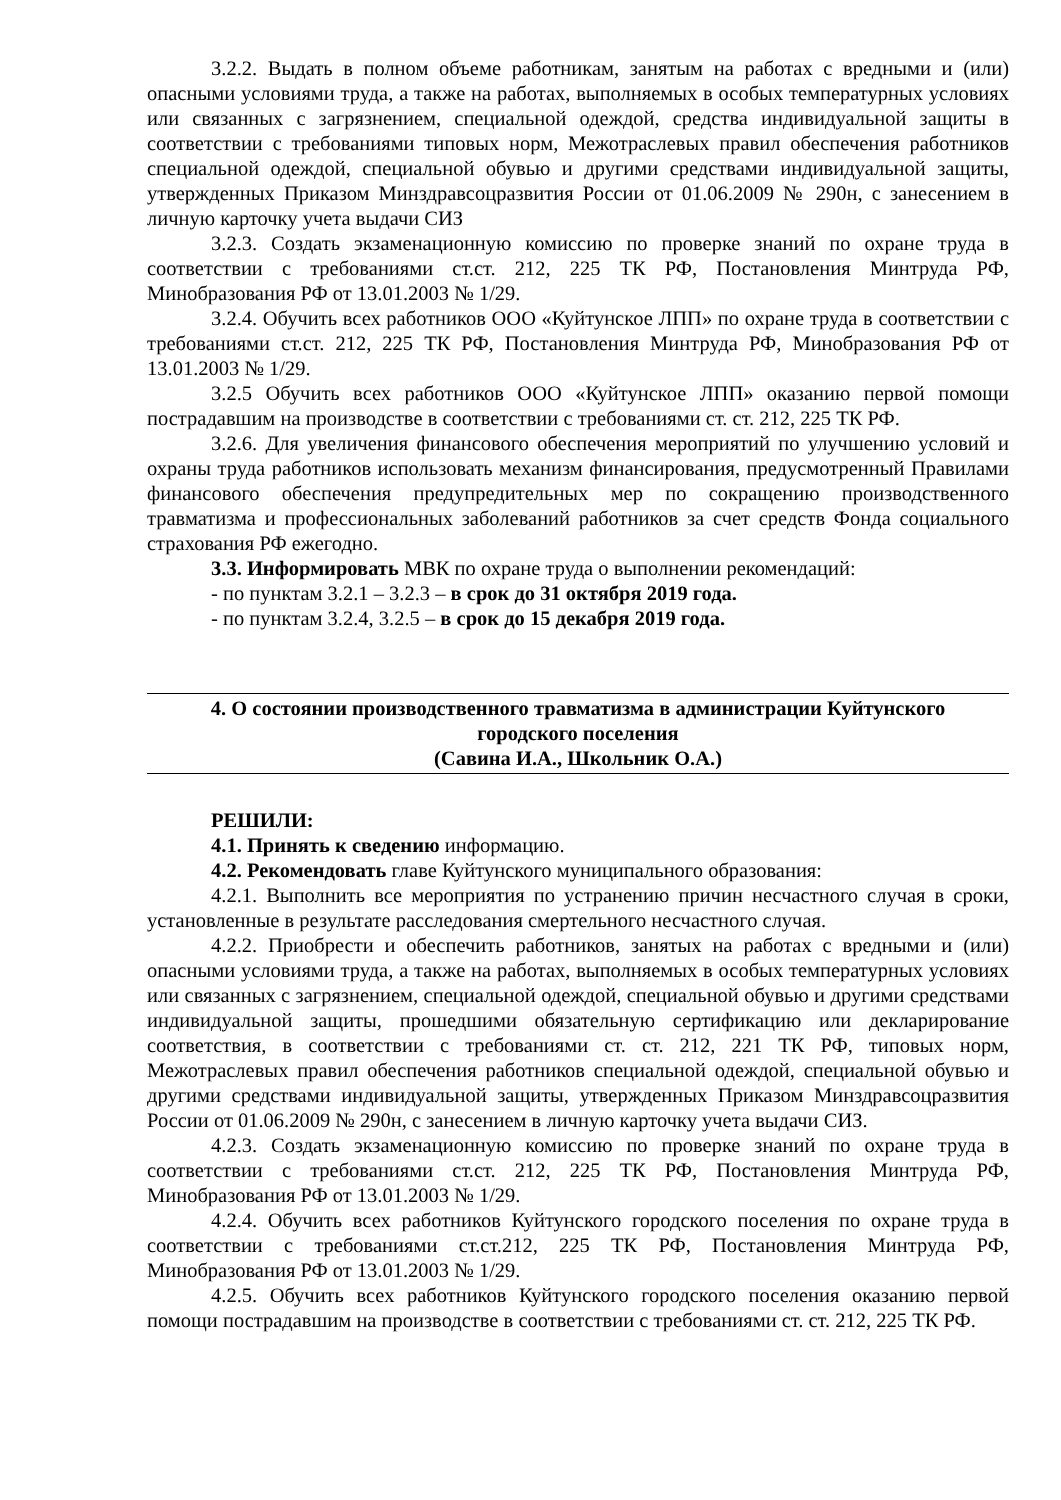3.2.2. Выдать в полном объеме работникам, занятым на работах с вредными и (или) опасными условиями труда, а также на работах, выполняемых в особых температурных условиях или связанных с загрязнением, специальной одеждой, средства индивидуальной защиты в соответствии с требованиями типовых норм, Межотраслевых правил обеспечения работников специальной одеждой, специальной обувью и другими средствами индивидуальной защиты, утвержденных Приказом Минздравсоцразвития России от 01.06.2009 № 290н, с занесением в личную карточку учета выдачи СИЗ
3.2.3. Создать экзаменационную комиссию по проверке знаний по охране труда в соответствии с требованиями ст.ст. 212, 225 ТК РФ, Постановления Минтруда РФ, Минобразования РФ от 13.01.2003 № 1/29.
3.2.4. Обучить всех работников ООО «Куйтунское ЛПП» по охране труда в соответствии с требованиями ст.ст. 212, 225 ТК РФ, Постановления Минтруда РФ, Минобразования РФ от 13.01.2003 № 1/29.
3.2.5 Обучить всех работников ООО «Куйтунское ЛПП» оказанию первой помощи пострадавшим на производстве в соответствии с требованиями ст. ст. 212, 225 ТК РФ.
3.2.6. Для увеличения финансового обеспечения мероприятий по улучшению условий и охраны труда работников использовать механизм финансирования, предусмотренный Правилами финансового обеспечения предупредительных мер по сокращению производственного травматизма и профессиональных заболеваний работников за счет средств Фонда социального страхования РФ ежегодно.
3.3. Информировать МВК по охране труда о выполнении рекомендаций:
- по пунктам 3.2.1 – 3.2.3 – в срок до 31 октября 2019 года.
- по пунктам 3.2.4, 3.2.5 – в срок до 15 декабря 2019 года.
4. О состоянии производственного травматизма в администрации Куйтунского
городского поселения
(Савина И.А., Школьник О.А.)
РЕШИЛИ:
4.1. Принять к сведению информацию.
4.2. Рекомендовать главе Куйтунского муниципального образования:
4.2.1. Выполнить все мероприятия по устранению причин несчастного случая в сроки, установленные в результате расследования смертельного несчастного случая.
4.2.2. Приобрести и обеспечить работников, занятых на работах с вредными и (или) опасными условиями труда, а также на работах, выполняемых в особых температурных условиях или связанных с загрязнением, специальной одеждой, специальной обувью и другими средствами индивидуальной защиты, прошедшими обязательную сертификацию или декларирование соответствия, в соответствии с требованиями ст. ст. 212, 221 ТК РФ, типовых норм, Межотраслевых правил обеспечения работников специальной одеждой, специальной обувью и другими средствами индивидуальной защиты, утвержденных Приказом Минздравсоцразвития России от 01.06.2009 № 290н, с занесением в личную карточку учета выдачи СИЗ.
4.2.3. Создать экзаменационную комиссию по проверке знаний по охране труда в соответствии с требованиями ст.ст. 212, 225 ТК РФ, Постановления Минтруда РФ, Минобразования РФ от 13.01.2003 № 1/29.
4.2.4. Обучить всех работников Куйтунского городского поселения по охране труда в соответствии с требованиями ст.ст.212, 225 ТК РФ, Постановления Минтруда РФ, Минобразования РФ от 13.01.2003 № 1/29.
4.2.5. Обучить всех работников Куйтунского городского поселения оказанию первой помощи пострадавшим на производстве в соответствии с требованиями ст. ст. 212, 225 ТК РФ.